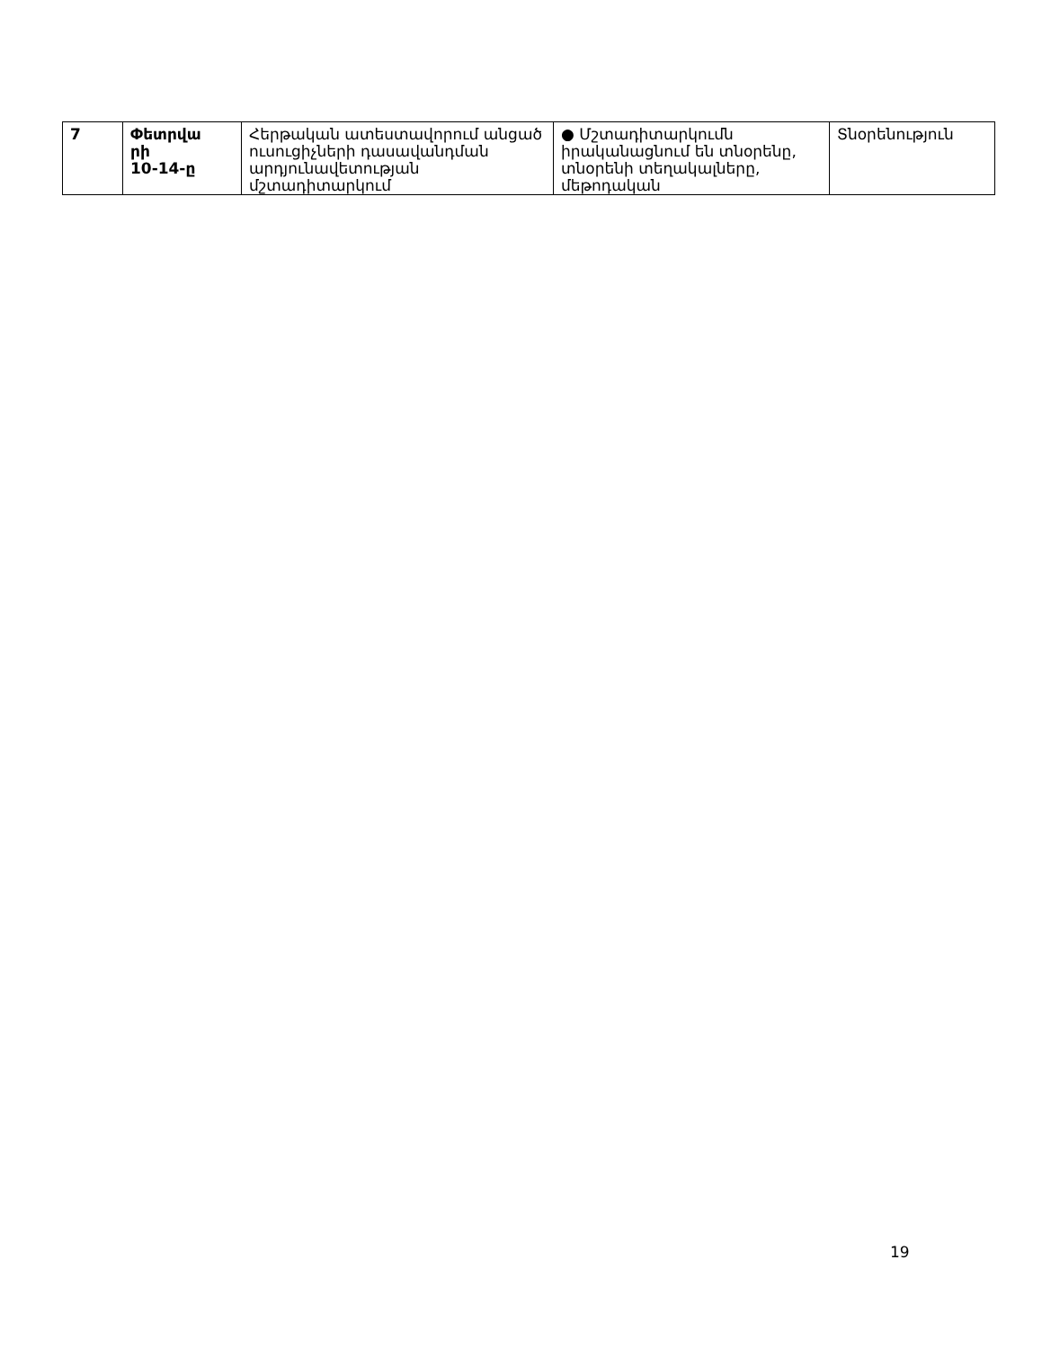| 7 | Փետրվա րի 10-14-ը | Հերթական ատեստավորում անցած ուսուցիչների դասավանդման արդյունավետության մշտադիտարկում | ● Մշտադիտարկումն իրականացնում են տնօրենը, տնօրենի տեղակալները, մեթոդական | Տնօրենություն |
19